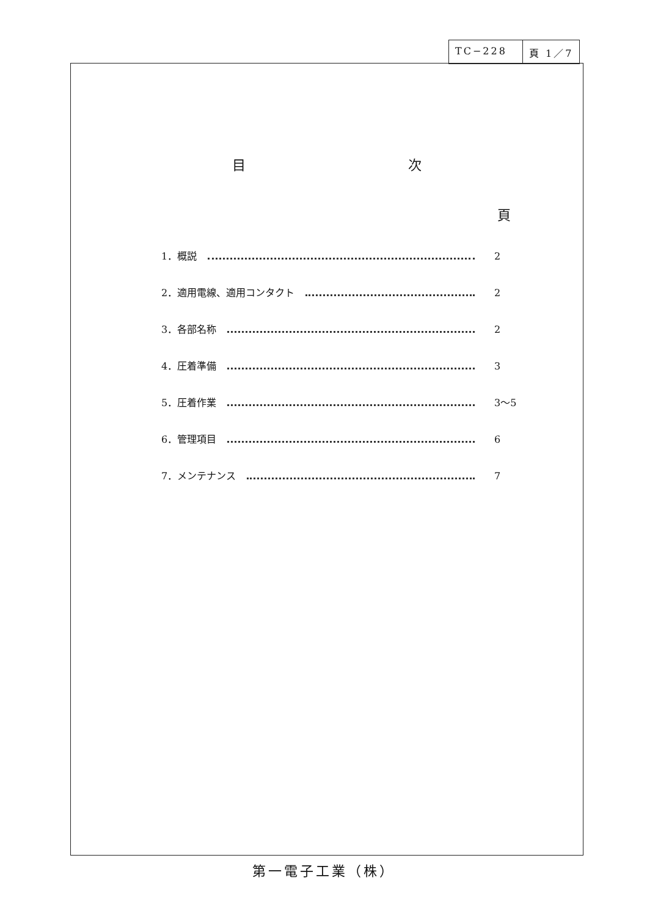TC−228 頁 1／7
目 次
頁
1．概説 2
2．適用電線、適用コンタクト 2
3．各部名称 2
4．圧着準備 3
5．圧着作業 3～5
6．管理項目 6
7．メンテナンス 7
第一電子工業（株）